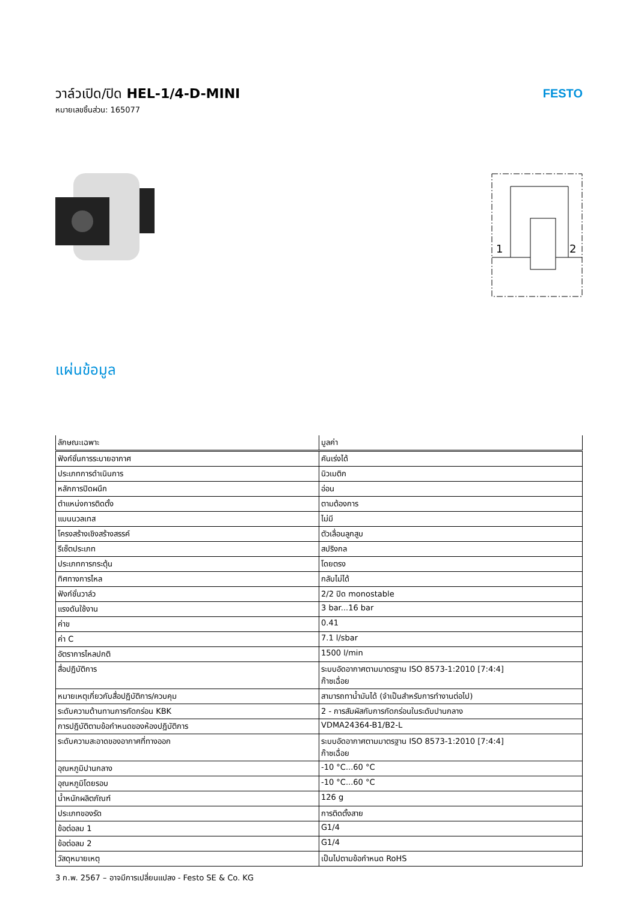วาล์วเปิด/ปิด HEL-1/4-D-MINI
หมายเลขชิ้นส่วน: 165077
FESTO
1
2
แผ่นข้อมูล
| ลักษณะเฉพาะ | มูลค่า |
| --- | --- |
| ฟังก์ชั่นการระบายอากาศ | คันเร่งได้ |
| ประเภทการดำเนินการ | นิวเมติก |
| หลักการปิดผนึก | อ่อน |
| ตำแหน่งการติดตั้ง | ตามต้องการ |
| แมนนวลเทส | ไม่มี |
| โครงสร้างเชิงสร้างสรรค์ | ตัวเลื่อนลูกสูบ |
| รีเซ็ตประเภท | สปริงกล |
| ประเภทการกระตุ้น | โดยตรง |
| ทิศทางการไหล | กลับไม่ได้ |
| ฟังก์ชั่นวาล์ว | 2/2 ปิด monostable |
| แรงดันใช้งาน | 3 bar...16 bar |
| ค่าข | 0.41 |
| ค่า C | 7.1 l/sbar |
| อัตราการไหลปกติ | 1500 l/min |
| สื่อปฏิบัติการ | ระบบอัดอากาศตามมาตรฐาน ISO 8573-1:2010 [7:4:4] ก๊าซเฉื่อย |
| หมายเหตุเกี่ยวกับสื่อปฏิบัติการ/ควบคุม | สามารถทาน้ำมันได้ (จำเป็นสำหรับการทำงานต่อไป) |
| ระดับความต้านทานการกัดกร่อน KBK | 2 - การสัมผัสกับการกัดกร่อนในระดับปานกลาง |
| การปฏิบัติตามข้อกำหนดของห้องปฏิบัติการ | VDMA24364-B1/B2-L |
| ระดับความสะอาดของอากาศที่ทางออก | ระบบอัดอากาศตามมาตรฐาน ISO 8573-1:2010 [7:4:4] ก๊าซเฉื่อย |
| อุณหภูมิปานกลาง | -10 °C...60 °C |
| อุณหภูมิโดยรอบ | -10 °C...60 °C |
| น้ำหนักผลิตภัณฑ์ | 126 g |
| ประเภทของรัด | การติดตั้งสาย |
| ข้อต่อลม 1 | G1/4 |
| ข้อต่อลม 2 | G1/4 |
| วัสดุหมายเหตุ | เป็นไปตามข้อกำหนด RoHS |
3 ก.พ. 2567 – อาจมีการเปลี่ยนแปลง - Festo SE & Co. KG